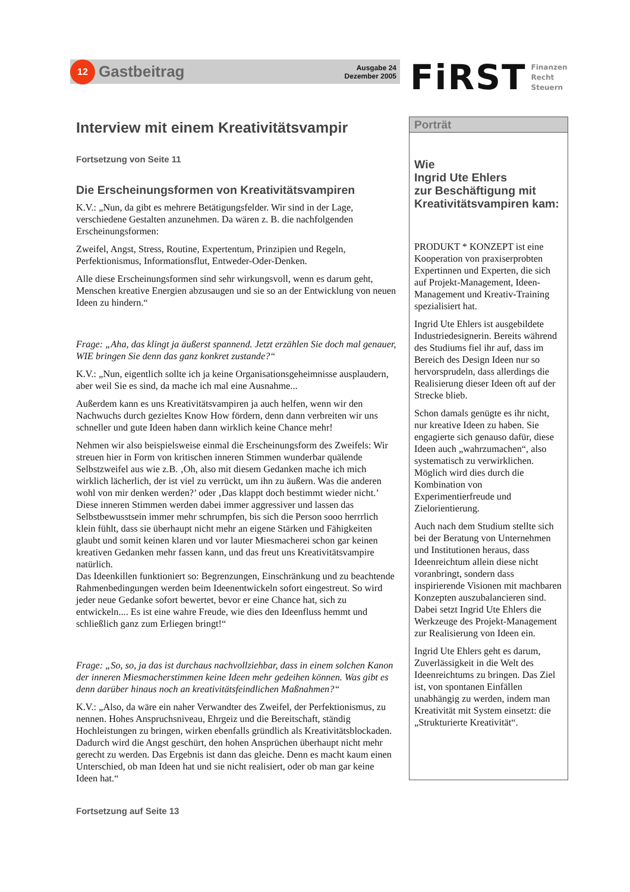12
Gastbeitrag
Ausgabe 24
Dezember 2005
FiRST
Finanzen
Recht
Steuern
Interview mit einem Kreativitätsvampir
Fortsetzung von Seite 11
Die Erscheinungsformen von Kreativitätsvampiren
K.V.: „Nun, da gibt es mehrere Betätigungsfelder. Wir sind in der Lage, verschiedene Gestalten anzunehmen. Da wären z. B. die nachfolgenden Erscheinungsformen:
Zweifel, Angst, Stress, Routine, Expertentum, Prinzipien und Regeln, Perfektionismus, Informationsflut, Entweder-Oder-Denken.
Alle diese Erscheinungsformen sind sehr wirkungsvoll, wenn es darum geht, Menschen kreative Energien abzusaugen und sie so an der Entwicklung von neuen Ideen zu hindern.“
Frage: „Aha, das klingt ja äußerst spannend. Jetzt erzählen Sie doch mal genauer, WIE bringen Sie denn das ganz konkret zustande?“
K.V.: „Nun, eigentlich sollte ich ja keine Organisationsgeheimnisse ausplaudern, aber weil Sie es sind, da mache ich mal eine Ausnahme...
Außerdem kann es uns Kreativitätsvampiren ja auch helfen, wenn wir den Nachwuchs durch gezieltes Know How fördern, denn dann verbreiten wir uns schneller und gute Ideen haben dann wirklich keine Chance mehr!
Nehmen wir also beispielsweise einmal die Erscheinungsform des Zweifels: Wir streuen hier in Form von kritischen inneren Stimmen wunderbar quälende Selbstzweifel aus wie z.B. ‚Oh, also mit diesem Gedanken mache ich mich wirklich lächerlich, der ist viel zu verrückt, um ihn zu äußern. Was die anderen wohl von mir denken werden?’ oder ‚Das klappt doch bestimmt wieder nicht.’
Diese inneren Stimmen werden dabei immer aggressiver und lassen das Selbstbewusstsein immer mehr schrumpfen, bis sich die Person sooo herrrlich klein fühlt, dass sie überhaupt nicht mehr an eigene Stärken und Fähigkeiten glaubt und somit keinen klaren und vor lauter Miesmacherei schon gar keinen kreativen Gedanken mehr fassen kann, und das freut uns Kreativitätsvampire natürlich.
Das Ideenkillen funktioniert so: Begrenzungen, Einschränkung und zu beachtende Rahmenbedingungen werden beim Ideenentwickeln sofort eingestreut. So wird jeder neue Gedanke sofort bewertet, bevor er eine Chance hat, sich zu entwickeln.... Es ist eine wahre Freude, wie dies den Ideenfluss hemmt und schließlich ganz zum Erliegen bringt!“
Frage: „So, so, ja das ist durchaus nachvollziehbar, dass in einem solchen Kanon der inneren Miesmacherstimmen keine Ideen mehr gedeihen können. Was gibt es denn darüber hinaus noch an kreativitätsfeindlichen Maßnahmen?“
K.V.: „Also, da wäre ein naher Verwandter des Zweifel, der Perfektionismus, zu nennen. Hohes Anspruchsniveau, Ehrgeiz und die Bereitschaft, ständig Hochleistungen zu bringen, wirken ebenfalls gründlich als Kreativitätsblockaden. Dadurch wird die Angst geschürt, den hohen Ansprüchen überhaupt nicht mehr gerecht zu werden. Das Ergebnis ist dann das gleiche. Denn es macht kaum einen Unterschied, ob man Ideen hat und sie nicht realisiert, oder ob man gar keine Ideen hat.“
Fortsetzung auf Seite 13
Porträt
Wie
Ingrid Ute Ehlers
zur Beschäftigung mit Kreativitätsvampiren kam:
PRODUKT * KONZEPT ist eine Kooperation von praxiserprobten Expertinnen und Experten, die sich auf Projekt-Management, Ideen-Management und Kreativ-Training spezialisiert hat.
Ingrid Ute Ehlers ist ausgebildete Industriedesignerin. Bereits während des Studiums fiel ihr auf, dass im Bereich des Design Ideen nur so hervorsprudeln, dass allerdings die Realisierung dieser Ideen oft auf der Strecke blieb.
Schon damals genügte es ihr nicht, nur kreative Ideen zu haben. Sie engagierte sich genauso dafür, diese Ideen auch „wahrzumachen“, also systematisch zu verwirklichen. Möglich wird dies durch die Kombination von Experimentierfreude und Zielorientierung.
Auch nach dem Studium stellte sich bei der Beratung von Unternehmen und Institutionen heraus, dass Ideenreichtum allein diese nicht voranbringt, sondern dass inspirierende Visionen mit machbaren Konzepten auszubalancieren sind. Dabei setzt Ingrid Ute Ehlers die Werkzeuge des Projekt-Management zur Realisierung von Ideen ein.
Ingrid Ute Ehlers geht es darum, Zuverlässigkeit in die Welt des Ideenreichtums zu bringen. Das Ziel ist, von spontanen Einfällen unabhängig zu werden, indem man Kreativität mit System einsetzt: die „Strukturierte Kreativität“.